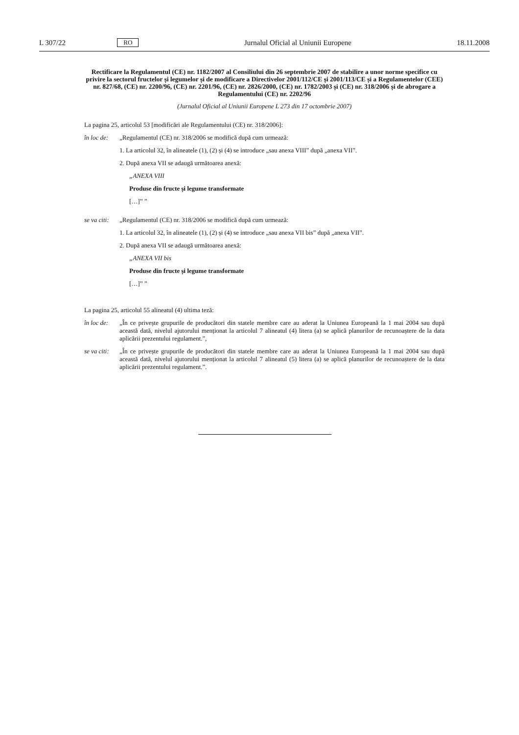L 307/22 RO Jurnalul Oficial al Uniunii Europene 18.11.2008
Rectificare la Regulamentul (CE) nr. 1182/2007 al Consiliului din 26 septembrie 2007 de stabilire a unor norme specifice cu privire la sectorul fructelor și legumelor și de modificare a Directivelor 2001/112/CE și 2001/113/CE și a Regulamentelor (CEE) nr. 827/68, (CE) nr. 2200/96, (CE) nr. 2201/96, (CE) nr. 2826/2000, (CE) nr. 1782/2003 și (CE) nr. 318/2006 și de abrogare a Regulamentului (CE) nr. 2202/96
(Jurnalul Oficial al Uniunii Europene L 273 din 17 octombrie 2007)
La pagina 25, articolul 53 [modificări ale Regulamentului (CE) nr. 318/2006]:
în loc de: „Regulamentul (CE) nr. 318/2006 se modifică după cum urmează:
1. La articolul 32, în alineatele (1), (2) și (4) se introduce „sau anexa VIII” după „anexa VII”.
2. După anexa VII se adaugă următoarea anexă:
„ANEXA VIII
Produse din fructe și legume transformate
[…]” ”
se va citi: „Regulamentul (CE) nr. 318/2006 se modifică după cum urmează:
1. La articolul 32, în alineatele (1), (2) și (4) se introduce „sau anexa VII bis” după „anexa VII”.
2. După anexa VII se adaugă următoarea anexă:
„ANEXA VII bis
Produse din fructe și legume transformate
[…]” ”
La pagina 25, articolul 55 alineatul (4) ultima teză:
în loc de: „În ce privește grupurile de producători din statele membre care au aderat la Uniunea Europeană la 1 mai 2004 sau după această dată, nivelul ajutorului menționat la articolul 7 alineatul (4) litera (a) se aplică planurilor de recunoaștere de la data aplicării prezentului regulament.”,
se va citi: „În ce privește grupurile de producători din statele membre care au aderat la Uniunea Europeană la 1 mai 2004 sau după această dată, nivelul ajutorului menționat la articolul 7 alineatul (5) litera (a) se aplică planurilor de recunoaștere de la data aplicării prezentului regulament.”.